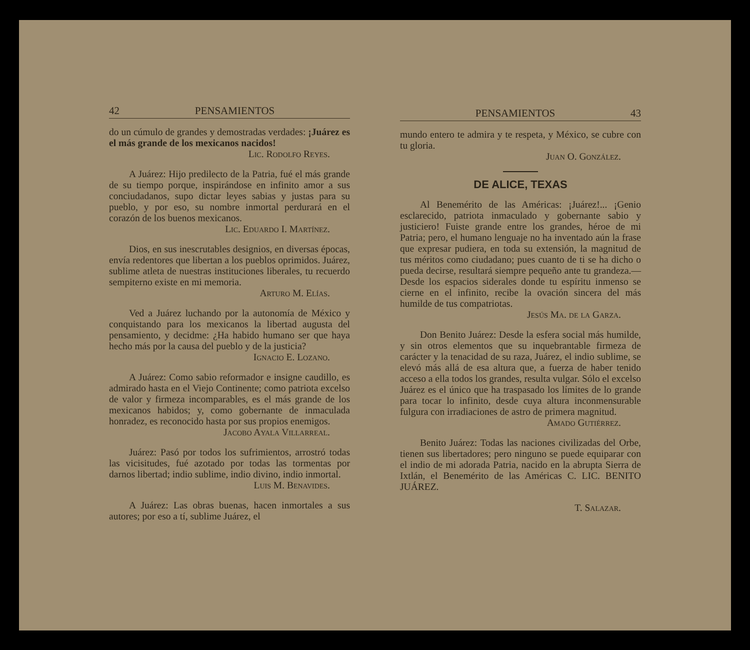42 PENSAMIENTOS
do un cúmulo de grandes y demostradas verdades: ¡Juárez es el más grande de los mexicanos nacidos!
Lic. Rodolfo Reyes.
A Juárez: Hijo predilecto de la Patria, fué el más grande de su tiempo porque, inspirándose en infinito amor a sus conciudadanos, supo dictar leyes sabias y justas para su pueblo, y por eso, su nombre inmortal perdurará en el corazón de los buenos mexicanos.
Lic. Eduardo I. Martínez.
Dios, en sus inescrutables designios, en diversas épocas, envía redentores que libertan a los pueblos oprimidos. Juárez, sublime atleta de nuestras instituciones liberales, tu recuerdo sempiterno existe en mi memoria.
Arturo M. Elías.
Ved a Juárez luchando por la autonomía de México y conquistando para los mexicanos la libertad augusta del pensamiento, y decidme: ¿Ha habido humano ser que haya hecho más por la causa del pueblo y de la justicia?
Ignacio E. Lozano.
A Juárez: Como sabio reformador e insigne caudillo, es admirado hasta en el Viejo Continente; como patriota excelso de valor y firmeza incomparables, es el más grande de los mexicanos habidos; y, como gobernante de inmaculada honradez, es reconocido hasta por sus propios enemigos.
Jacobo Ayala Villarreal.
Juárez: Pasó por todos los sufrimientos, arrostró todas las vicisitudes, fué azotado por todas las tormentas por darnos libertad; indio sublime, indio divino, indio inmortal.
Luis M. Benavides.
A Juárez: Las obras buenas, hacen inmortales a sus autores; por eso a tí, sublime Juárez, el
PENSAMIENTOS 43
mundo entero te admira y te respeta, y México, se cubre con tu gloria.
Juan O. González.
DE ALICE, TEXAS
Al Benemérito de las Américas: ¡Juárez!... ¡Genio esclarecido, patriota inmaculado y gobernante sabio y justiciero! Fuiste grande entre los grandes, héroe de mi Patria; pero, el humano lenguaje no ha inventado aún la frase que expresar pudiera, en toda su extensión, la magnitud de tus méritos como ciudadano; pues cuanto de ti se ha dicho o pueda decirse, resultará siempre pequeño ante tu grandeza.—Desde los espacios siderales donde tu espíritu inmenso se cierne en el infinito, recibe la ovación sincera del más humilde de tus compatriotas.
Jesús Ma. de la Garza.
Don Benito Juárez: Desde la esfera social más humilde, y sin otros elementos que su inquebrantable firmeza de carácter y la tenacidad de su raza, Juárez, el indio sublime, se elevó más allá de esa altura que, a fuerza de haber tenido acceso a ella todos los grandes, resulta vulgar. Sólo el excelso Juárez es el único que ha traspasado los límites de lo grande para tocar lo infinito, desde cuya altura inconmensurable fulgura con irradiaciones de astro de primera magnitud.
Amado Gutiérrez.
Benito Juárez: Todas las naciones civilizadas del Orbe, tienen sus libertadores; pero ninguno se puede equiparar con el indio de mi adorada Patria, nacido en la abrupta Sierra de Ixtlán, el Benemérito de las Américas C. LIC. BENITO JUÁREZ.
T. Salazar.